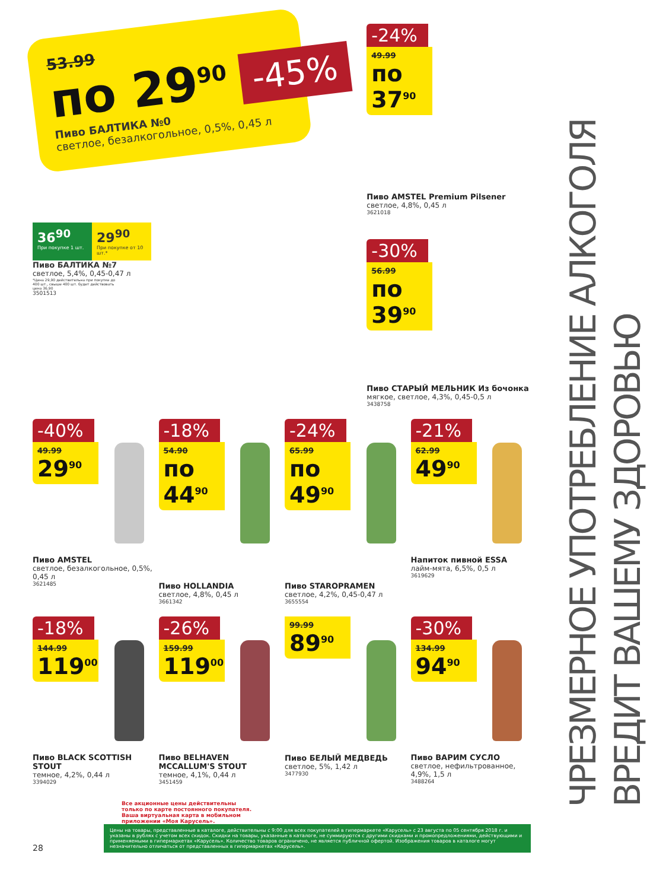ЧРЕЗМЕРНОЕ УПОТРЕБЛЕНИЕ АЛКОГОЛЯ ВРЕДИТ ВАШЕМУ ЗДОРОВЬЮ
53.99
по 29<sup>90</sup>
Пиво БАЛТИКА №0
светлое, безалкогольное, 0,5%, 0,45 л
-45%
36<sup>90</sup>
При покупке 1 шт.
29<sup>90</sup>
При покупке от 10 шт.*
Пиво БАЛТИКА №7
светлое, 5,4%, 0,45-0,47 л
*Цена 29,90 действительна при покупке до 400 шт., свыше 400 шт. будет действовать цена 36,90
3501513
-24%
49.99
по 37<sup>90</sup>
Пиво AMSTEL Premium Pilsener
светлое, 4,8%, 0,45 л
3621018
-30%
56.99
по 39<sup>90</sup>
Пиво СТАРЫЙ МЕЛЬНИК Из бочонка
мягкое, светлое, 4,3%, 0,45-0,5 л
3438758
-40%
49.99
29<sup>90</sup>
Пиво AMSTEL
светлое, безалкогольное, 0,5%, 0,45 л
3621485
-18%
54.90
по 44<sup>90</sup>
Пиво HOLLANDIA
светлое, 4,8%, 0,45 л
3661342
-24%
65.99
по 49<sup>90</sup>
Пиво STAROPRAMEN
светлое, 4,2%, 0,45-0,47 л
3655554
-21%
62.99
49<sup>90</sup>
Напиток пивной ESSA
лайм-мята, 6,5%, 0,5 л
3619629
-18%
144.99
119<sup>00</sup>
Пиво BLACK SCOTTISH STOUT
темное, 4,2%, 0,44 л
3394029
-26%
159.99
119<sup>00</sup>
Пиво BELHAVEN MCCALLUM'S STOUT
темное, 4,1%, 0,44 л
3451459
99.99
89<sup>90</sup>
Пиво БЕЛЫЙ МЕДВЕДЬ
светлое, 5%, 1,42 л
3477930
-30%
134.99
94<sup>90</sup>
Пиво ВАРИМ СУСЛО
светлое, нефильтрованное, 4,9%, 1,5 л
3488264
Все акционные цены действительны только по карте постоянного покупателя. Ваша виртуальная карта в мобильном приложении «Моя Карусель».
28
Цены на товары, представленные в каталоге, действительны с 9:00 для всех покупателей в гипермаркете «Карусель» с 23 августа по 05 сентября 2018 г. и указаны в рублях с учетом всех скидок. Скидки на товары, указанные в каталоге, не суммируются с другими скидками и промопредложениями, действующими и применяемыми в гипермаркетах «Карусель». Количество товаров ограничено, не является публичной офертой. Изображения товаров в каталоге могут незначительно отличаться от представленных в гипермаркетах «Карусель».